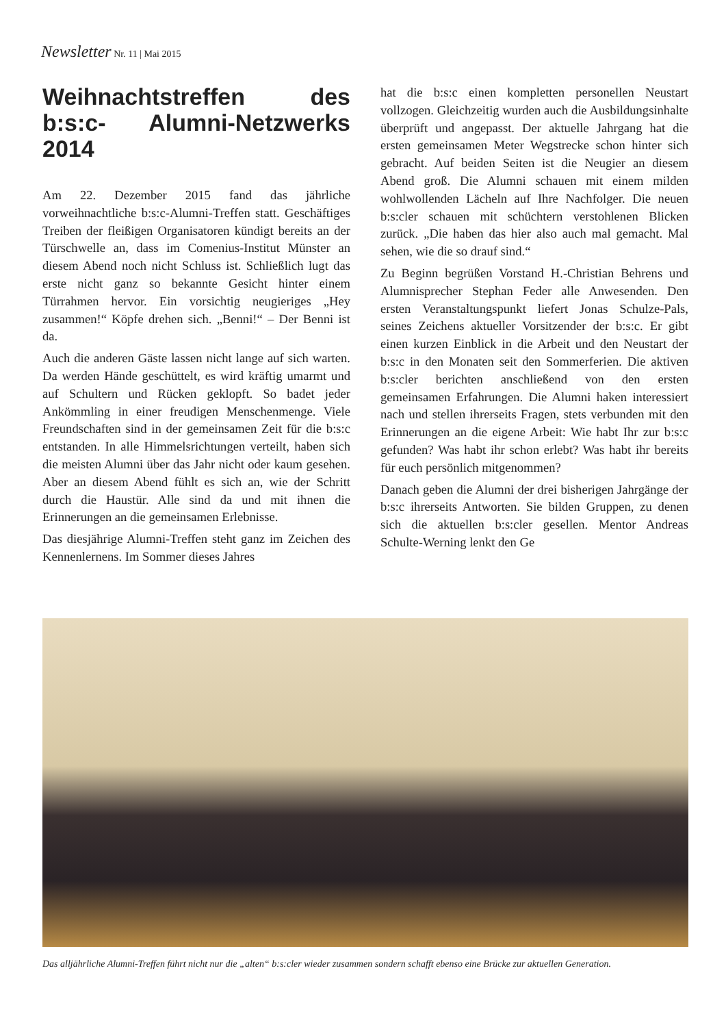Newsletter Nr. 11 | Mai 2015
Weihnachtstreffen des b:s:c- Alumni-Netzwerks 2014
Am 22. Dezember 2015 fand das jährliche vorweihnachtliche b:s:c-Alumni-Treffen statt. Geschäftiges Treiben der fleißigen Organisatoren kündigt bereits an der Türschwelle an, dass im Comenius-Institut Münster an diesem Abend noch nicht Schluss ist. Schließlich lugt das erste nicht ganz so bekannte Gesicht hinter einem Türrahmen hervor. Ein vorsichtig neugieriges „Hey zusammen!“ Köpfe drehen sich. „Benni!“ – Der Benni ist da.
Auch die anderen Gäste lassen nicht lange auf sich warten. Da werden Hände geschüttelt, es wird kräftig umarmt und auf Schultern und Rücken geklopft. So badet jeder Ankömmling in einer freudigen Menschenmenge. Viele Freundschaften sind in der gemeinsamen Zeit für die b:s:c entstanden. In alle Himmelsrichtungen verteilt, haben sich die meisten Alumni über das Jahr nicht oder kaum gesehen. Aber an diesem Abend fühlt es sich an, wie der Schritt durch die Haustür. Alle sind da und mit ihnen die Erinnerungen an die gemeinsamen Erlebnisse.
Das diesjährige Alumni-Treffen steht ganz im Zeichen des Kennenlernens. Im Sommer dieses Jahres
hat die b:s:c einen kompletten personellen Neustart vollzogen. Gleichzeitig wurden auch die Ausbildungsinhalte überprüft und angepasst. Der aktuelle Jahrgang hat die ersten gemeinsamen Meter Wegstrecke schon hinter sich gebracht. Auf beiden Seiten ist die Neugier an diesem Abend groß. Die Alumni schauen mit einem milden wohlwollenden Lächeln auf Ihre Nachfolger. Die neuen b:s:cler schauen mit schüchtern verstohlenen Blicken zurück. „Die haben das hier also auch mal gemacht. Mal sehen, wie die so drauf sind.“
Zu Beginn begrüßen Vorstand H.-Christian Behrens und Alumnisprecher Stephan Feder alle Anwesenden. Den ersten Veranstaltungspunkt liefert Jonas Schulze-Pals, seines Zeichens aktueller Vorsitzender der b:s:c. Er gibt einen kurzen Einblick in die Arbeit und den Neustart der b:s:c in den Monaten seit den Sommerferien. Die aktiven b:s:cler berichten anschließend von den ersten gemeinsamen Erfahrungen. Die Alumni haken interessiert nach und stellen ihrerseits Fragen, stets verbunden mit den Erinnerungen an die eigene Arbeit: Wie habt Ihr zur b:s:c gefunden? Was habt ihr schon erlebt? Was habt ihr bereits für euch persönlich mitgenommen?
Danach geben die Alumni der drei bisherigen Jahrgänge der b:s:c ihrerseits Antworten. Sie bilden Gruppen, zu denen sich die aktuellen b:s:cler gesellen. Mentor Andreas Schulte-Werning lenkt den Ge
Das alljährliche Alumni-Treffen führt nicht nur die „alten“ b:s:cler wieder zusammen sondern schafft ebenso eine Brücke zur aktuellen Generation.